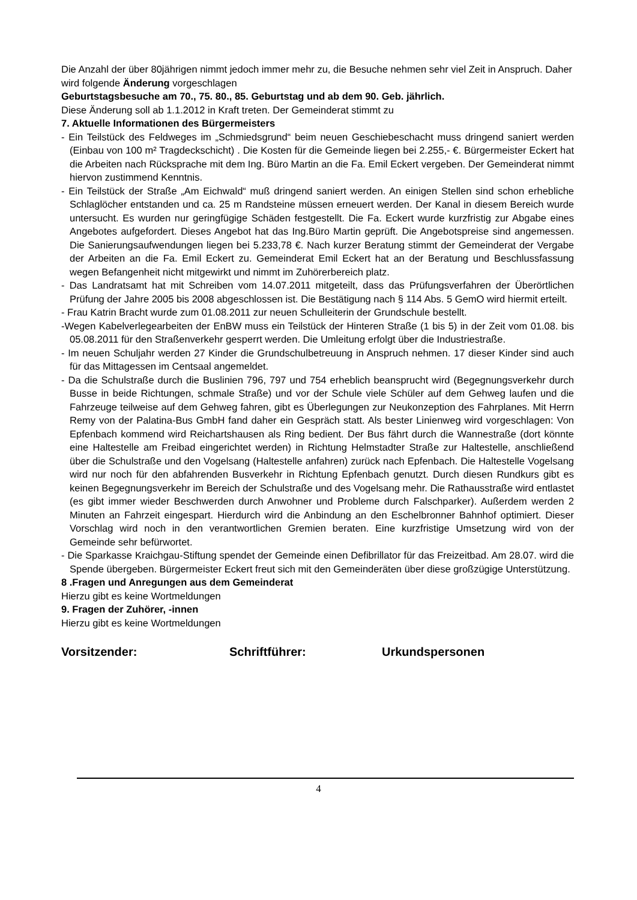Die Anzahl der über 80jährigen nimmt jedoch immer mehr zu, die Besuche nehmen sehr viel Zeit in Anspruch. Daher wird folgende Änderung vorgeschlagen
Geburtstagsbesuche am 70., 75. 80., 85. Geburtstag und ab dem 90. Geb. jährlich.
Diese Änderung soll ab 1.1.2012 in Kraft treten. Der Gemeinderat stimmt zu
7. Aktuelle Informationen des Bürgermeisters
- Ein Teilstück des Feldweges im „Schmiedsgrund“ beim neuen Geschiebeschacht muss dringend saniert werden (Einbau von 100 m² Tragdeckschicht) . Die Kosten für die Gemeinde liegen bei 2.255,- €. Bürgermeister Eckert hat die Arbeiten nach Rücksprache mit dem Ing. Büro Martin an die Fa. Emil Eckert vergeben. Der Gemeinderat nimmt hiervon zustimmend Kenntnis.
- Ein Teilstück der Straße „Am Eichwald“ muß dringend saniert werden. An einigen Stellen sind schon erhebliche Schlaglöcher entstanden und ca. 25 m Randsteine müssen erneuert werden. Der Kanal in diesem Bereich wurde untersucht. Es wurden nur geringfügige Schäden festgestellt. Die Fa. Eckert wurde kurzfristig zur Abgabe eines Angebotes aufgefordert. Dieses Angebot hat das Ing.Büro Martin geprüft. Die Angebotspreise sind angemessen. Die Sanierungsaufwendungen liegen bei 5.233,78 €. Nach kurzer Beratung stimmt der Gemeinderat der Vergabe der Arbeiten an die Fa. Emil Eckert zu. Gemeinderat Emil Eckert hat an der Beratung und Beschlussfassung wegen Befangenheit nicht mitgewirkt und nimmt im Zuhörerbereich platz.
- Das Landratsamt hat mit Schreiben vom 14.07.2011 mitgeteilt, dass das Prüfungsverfahren der Überörtlichen Prüfung der Jahre 2005 bis 2008 abgeschlossen ist. Die Bestätigung nach § 114 Abs. 5 GemO wird hiermit erteilt.
- Frau Katrin Bracht wurde zum 01.08.2011 zur neuen Schulleiterin der Grundschule bestellt.
-Wegen Kabelverlegearbeiten der EnBW muss ein Teilstück der Hinteren Straße (1 bis 5) in der Zeit vom 01.08. bis 05.08.2011 für den Straßenverkehr gesperrt werden. Die Umleitung erfolgt über die Industriestraße.
- Im neuen Schuljahr werden 27 Kinder die Grundschulbetreuung in Anspruch nehmen. 17 dieser Kinder sind auch für das Mittagessen im Centsaal angemeldet.
- Da die Schulstraße durch die Buslinien 796, 797 und 754 erheblich beansprucht wird (Begegnungsverkehr durch Busse in beide Richtungen, schmale Straße) und vor der Schule viele Schüler auf dem Gehweg laufen und die Fahrzeuge teilweise auf dem Gehweg fahren, gibt es Überlegungen zur Neukonzeption des Fahrplanes. Mit Herrn Remy von der Palatina-Bus GmbH fand daher ein Gespräch statt. Als bester Linienweg wird vorgeschlagen: Von Epfenbach kommend wird Reichartshausen als Ring bedient. Der Bus fährt durch die Wannestraße (dort könnte eine Haltestelle am Freibad eingerichtet werden) in Richtung Helmstadter Straße zur Haltestelle, anschließend über die Schulstraße und den Vogelsang (Haltestelle anfahren) zurück nach Epfenbach. Die Haltestelle Vogelsang wird nur noch für den abfahrenden Busverkehr in Richtung Epfenbach genutzt. Durch diesen Rundkurs gibt es keinen Begegnungsverkehr im Bereich der Schulstraße und des Vogelsang mehr. Die Rathausstraße wird entlastet (es gibt immer wieder Beschwerden durch Anwohner und Probleme durch Falschparker). Außerdem werden 2 Minuten an Fahrzeit eingespart. Hierdurch wird die Anbindung an den Eschelbronner Bahnhof optimiert. Dieser Vorschlag wird noch in den verantwortlichen Gremien beraten. Eine kurzfristige Umsetzung wird von der Gemeinde sehr befürwortet.
- Die Sparkasse Kraichgau-Stiftung spendet der Gemeinde einen Defibrillator für das Freizeitbad. Am 28.07. wird die Spende übergeben. Bürgermeister Eckert freut sich mit den Gemeinderäten über diese großzügige Unterstützung.
8 .Fragen und Anregungen aus dem Gemeinderat
Hierzu gibt es keine Wortmeldungen
9. Fragen der Zuhörer, -innen
Hierzu gibt es keine Wortmeldungen
Vorsitzender: Schriftführer: Urkundspersonen
4